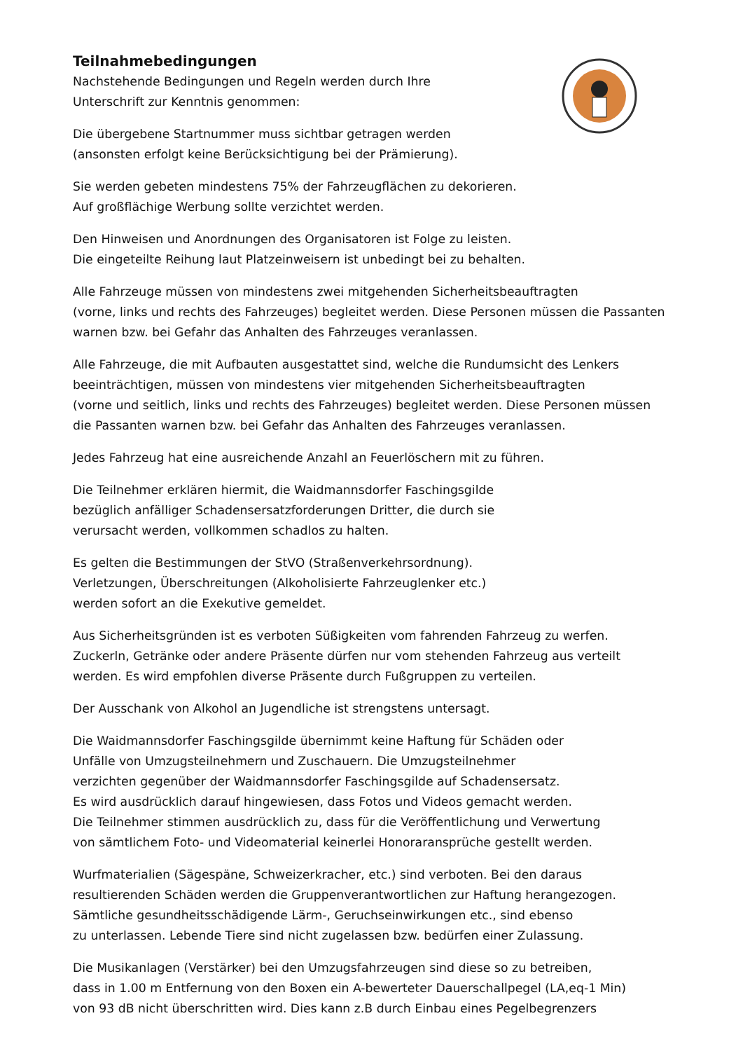Teilnahmebedingungen
Nachstehende Bedingungen und Regeln werden durch Ihre
Unterschrift zur Kenntnis genommen:
Die übergebene Startnummer muss sichtbar getragen werden
(ansonsten erfolgt keine Berücksichtigung bei der Prämierung).
Sie werden gebeten mindestens 75% der Fahrzeugflächen zu dekorieren.
Auf großflächige Werbung sollte verzichtet werden.
Den Hinweisen und Anordnungen des Organisatoren ist Folge zu leisten.
Die eingeteilte Reihung laut Platzeinweisern ist unbedingt bei zu behalten.
Alle Fahrzeuge müssen von mindestens zwei mitgehenden Sicherheitsbeauftragten
(vorne, links und rechts des Fahrzeuges) begleitet werden. Diese Personen müssen die Passanten
warnen bzw. bei Gefahr das Anhalten des Fahrzeuges veranlassen.
Alle Fahrzeuge, die mit Aufbauten ausgestattet sind, welche die Rundumsicht des Lenkers
beeinträchtigen, müssen von mindestens vier mitgehenden Sicherheitsbeauftragten
(vorne und seitlich, links und rechts des Fahrzeuges) begleitet werden. Diese Personen müssen
die Passanten warnen bzw. bei Gefahr das Anhalten des Fahrzeuges veranlassen.
Jedes Fahrzeug hat eine ausreichende Anzahl an Feuerlöschern mit zu führen.
Die Teilnehmer erklären hiermit, die Waidmannsdorfer Faschingsgilde
bezüglich anfälliger Schadensersatzforderungen Dritter, die durch sie
verursacht werden, vollkommen schadlos zu halten.
Es gelten die Bestimmungen der StVO (Straßenverkehrsordnung).
Verletzungen, Überschreitungen (Alkoholisierte Fahrzeuglenker etc.)
werden sofort an die Exekutive gemeldet.
Aus Sicherheitsgründen ist es verboten Süßigkeiten vom fahrenden Fahrzeug zu werfen.
Zuckerln, Getränke oder andere Präsente dürfen nur vom stehenden Fahrzeug aus verteilt
werden. Es wird empfohlen diverse Präsente durch Fußgruppen zu verteilen.
Der Ausschank von Alkohol an Jugendliche ist strengstens untersagt.
Die Waidmannsdorfer Faschingsgilde übernimmt keine Haftung für Schäden oder
Unfälle von Umzugsteilnehmern und Zuschauern. Die Umzugsteilnehmer
verzichten gegenüber der Waidmannsdorfer Faschingsgilde auf Schadensersatz.
Es wird ausdrücklich darauf hingewiesen, dass Fotos und Videos gemacht werden.
Die Teilnehmer stimmen ausdrücklich zu, dass für die Veröffentlichung und Verwertung
von sämtlichem Foto- und Videomaterial keinerlei Honoraransprüche gestellt werden.
Wurfmaterialien (Sägespäne, Schweizerkracher, etc.) sind verboten. Bei den daraus
resultierenden Schäden werden die Gruppenverantwortlichen zur Haftung herangezogen.
Sämtliche gesundheitsschädigende Lärm-, Geruchseinwirkungen etc., sind ebenso
zu unterlassen. Lebende Tiere sind nicht zugelassen bzw. bedürfen einer Zulassung.
Die Musikanlagen (Verstärker) bei den Umzugsfahrzeugen sind diese so zu betreiben,
dass in 1.00 m Entfernung von den Boxen ein A-bewerteter Dauerschallpegel (LA,eq-1 Min)
von 93 dB nicht überschritten wird. Dies kann z.B durch Einbau eines Pegelbegrenzers